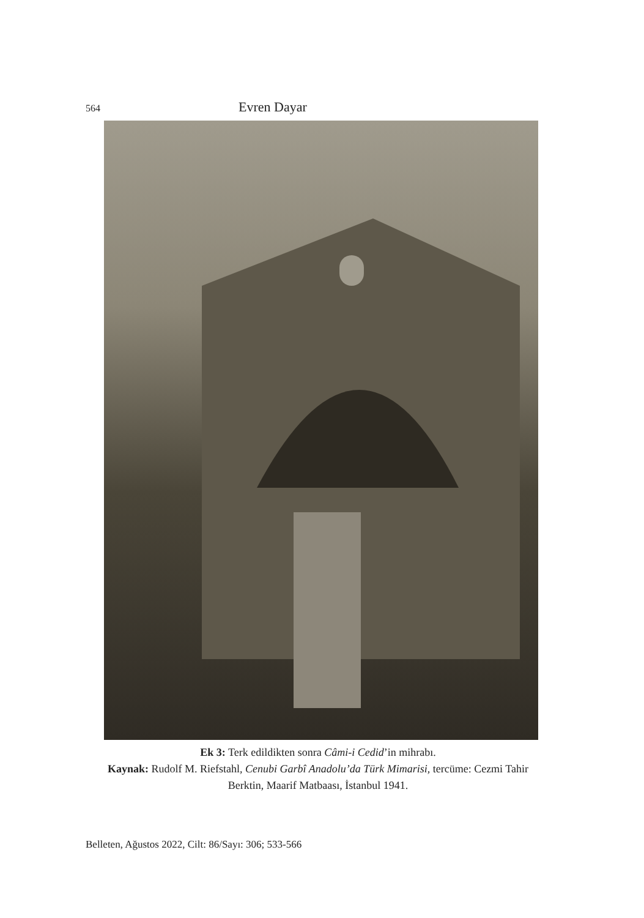564 Evren Dayar
Ek 3: Terk edildikten sonra Câmi-i Cedid’in mihrabı.
Kaynak: Rudolf M. Riefstahl, Cenubi Garbî Anadolu’da Türk Mimarisi, tercüme: Cezmi Tahir Berktin, Maarif Matbaası, İstanbul 1941.
Belleten, Ağustos 2022, Cilt: 86/Sayı: 306; 533-566